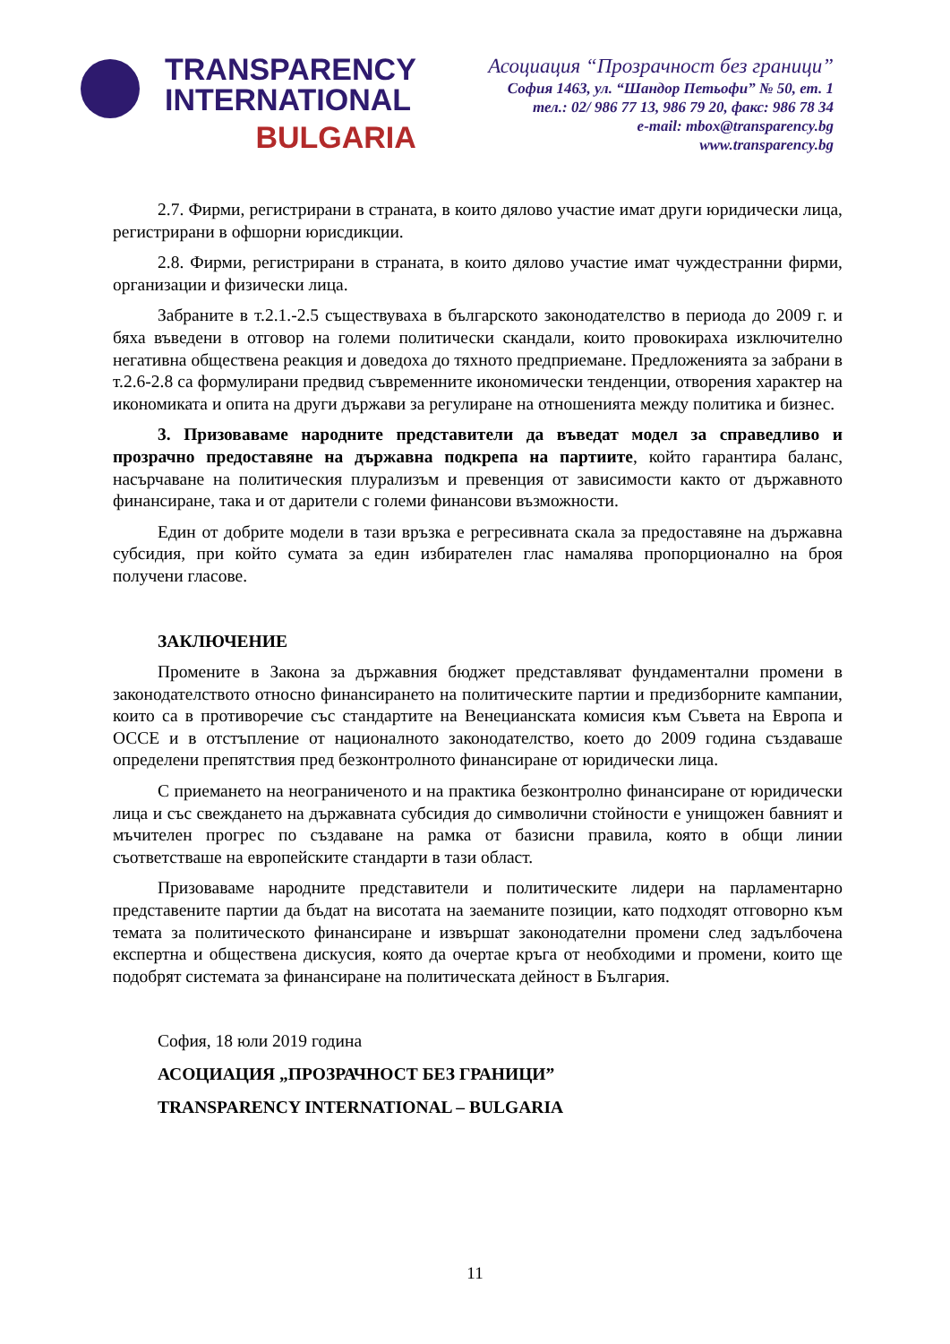TRANSPARENCY
INTERNATIONAL
BULGARIA
Асоциация “Прозрачност без граници”
София 1463, ул. “Шандор Петьофи” № 50, ет. 1
тел.: 02/ 986 77 13, 986 79 20, факс: 986 78 34
e-mail: mbox@transparency.bg
www.transparency.bg
2.7. Фирми, регистрирани в страната, в които дялово участие имат други юридически лица, регистрирани в офшорни юрисдикции.
2.8. Фирми, регистрирани в страната, в които дялово участие имат чуждестранни фирми, организации и физически лица.
Забраните в т.2.1.-2.5 съществуваха в българското законодателство в периода до 2009 г. и бяха въведени в отговор на големи политически скандали, които провокираха изключително негативна обществена реакция и доведоха до тяхното предприемане. Предложенията за забрани в т.2.6-2.8 са формулирани предвид съвременните икономически тенденции, отворения характер на икономиката и опита на други държави за регулиране на отношенията между политика и бизнес.
3. Призоваваме народните представители да въведат модел за справедливо и прозрачно предоставяне на държавна подкрепа на партиите, който гарантира баланс, насърчаване на политическия плурализъм и превенция от зависимости както от държавното финансиране, така и от дарители с големи финансови възможности.
Един от добрите модели в тази връзка е регресивната скала за предоставяне на държавна субсидия, при който сумата за един избирателен глас намалява пропорционално на броя получени гласове.
ЗАКЛЮЧЕНИЕ
Промените в Закона за държавния бюджет представляват фундаментални промени в законодателството относно финансирането на политическите партии и предизборните кампании, които са в противоречие със стандартите на Венецианската комисия към Съвета на Европа и ОССЕ и в отстъпление от националното законодателство, което до 2009 година създаваше определени препятствия пред безконтролното финансиране от юридически лица.
С приемането на неограниченото и на практика безконтролно финансиране от юридически лица и със свеждането на държавната субсидия до символични стойности е унищожен бавният и мъчителен прогрес по създаване на рамка от базисни правила, която в общи линии съответстваше на европейските стандарти в тази област.
Призоваваме народните представители и политическите лидери на парламентарно представените партии да бъдат на висотата на заеманите позиции, като подходят отговорно към темата за политическото финансиране и извършат законодателни промени след задълбочена експертна и обществена дискусия, която да очертае кръга от необходими и промени, които ще подобрят системата за финансиране на политическата дейност в България.
София, 18 юли 2019 година
АСОЦИАЦИЯ „ПРОЗРАЧНОСТ БЕЗ ГРАНИЦИ”
TRANSPARENCY INTERNATIONAL – BULGARIA
11